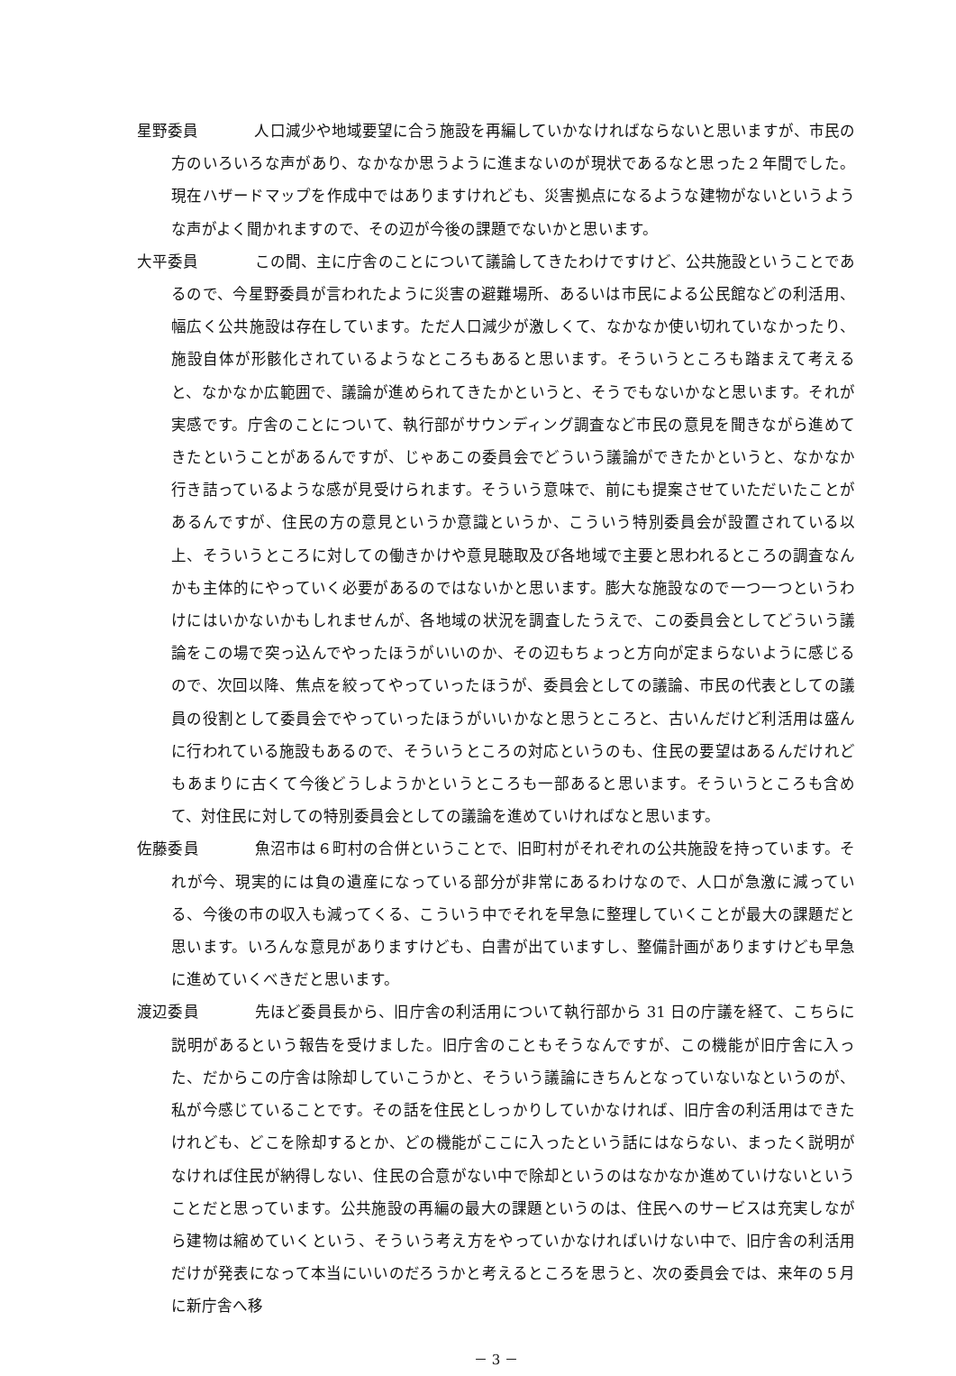星野委員 人口減少や地域要望に合う施設を再編していかなければならないと思いますが、市民の方のいろいろな声があり、なかなか思うように進まないのが現状であるなと思った２年間でした。現在ハザードマップを作成中ではありますけれども、災害拠点になるような建物がないというような声がよく聞かれますので、その辺が今後の課題でないかと思います。
大平委員 この間、主に庁舎のことについて議論してきたわけですけど、公共施設ということであるので、今星野委員が言われたように災害の避難場所、あるいは市民による公民館などの利活用、幅広く公共施設は存在しています。ただ人口減少が激しくて、なかなか使い切れていなかったり、施設自体が形骸化されているようなところもあると思います。そういうところも踏まえて考えると、なかなか広範囲で、議論が進められてきたかというと、そうでもないかなと思います。それが実感です。庁舎のことについて、執行部がサウンディング調査など市民の意見を聞きながら進めてきたということがあるんですが、じゃあこの委員会でどういう議論ができたかというと、なかなか行き詰っているような感が見受けられます。そういう意味で、前にも提案させていただいたことがあるんですが、住民の方の意見というか意識というか、こういう特別委員会が設置されている以上、そういうところに対しての働きかけや意見聴取及び各地域で主要と思われるところの調査なんかも主体的にやっていく必要があるのではないかと思います。膨大な施設なので一つ一つというわけにはいかないかもしれませんが、各地域の状況を調査したうえで、この委員会としてどういう議論をこの場で突っ込んでやったほうがいいのか、その辺もちょっと方向が定まらないように感じるので、次回以降、焦点を絞ってやっていったほうが、委員会としての議論、市民の代表としての議員の役割として委員会でやっていったほうがいいかなと思うところと、古いんだけど利活用は盛んに行われている施設もあるので、そういうところの対応というのも、住民の要望はあるんだけれどもあまりに古くて今後どうしようかというところも一部あると思います。そういうところも含めて、対住民に対しての特別委員会としての議論を進めていければなと思います。
佐藤委員 魚沼市は６町村の合併ということで、旧町村がそれぞれの公共施設を持っています。それが今、現実的には負の遺産になっている部分が非常にあるわけなので、人口が急激に減っている、今後の市の収入も減ってくる、こういう中でそれを早急に整理していくことが最大の課題だと思います。いろんな意見がありますけども、白書が出ていますし、整備計画がありますけども早急に進めていくべきだと思います。
渡辺委員 先ほど委員長から、旧庁舎の利活用について執行部から 31 日の庁議を経て、こちらに説明があるという報告を受けました。旧庁舎のこともそうなんですが、この機能が旧庁舎に入った、だからこの庁舎は除却していこうかと、そういう議論にきちんとなっていないなというのが、私が今感じていることです。その話を住民としっかりしていかなければ、旧庁舎の利活用はできたけれども、どこを除却するとか、どの機能がここに入ったという話にはならない、まったく説明がなければ住民が納得しない、住民の合意がない中で除却というのはなかなか進めていけないということだと思っています。公共施設の再編の最大の課題というのは、住民へのサービスは充実しながら建物は縮めていくという、そういう考え方をやっていかなければいけない中で、旧庁舎の利活用だけが発表になって本当にいいのだろうかと考えるところを思うと、次の委員会では、来年の５月に新庁舎へ移
－ 3 －